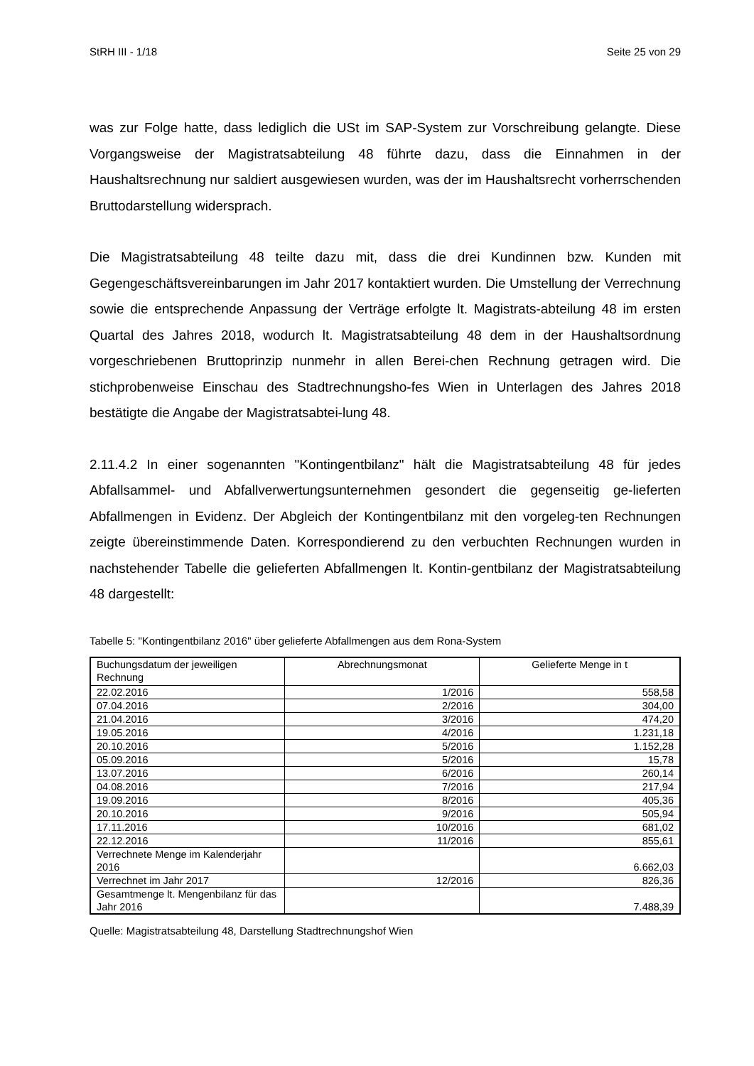StRH III - 1/18 Seite 25 von 29
was zur Folge hatte, dass lediglich die USt im SAP-System zur Vorschreibung gelangte. Diese Vorgangsweise der Magistratsabteilung 48 führte dazu, dass die Einnahmen in der Haushaltsrechnung nur saldiert ausgewiesen wurden, was der im Haushaltsrecht vorherrschenden Bruttodarstellung widersprach.
Die Magistratsabteilung 48 teilte dazu mit, dass die drei Kundinnen bzw. Kunden mit Gegengeschäftsvereinbarungen im Jahr 2017 kontaktiert wurden. Die Umstellung der Verrechnung sowie die entsprechende Anpassung der Verträge erfolgte lt. Magistrats-abteilung 48 im ersten Quartal des Jahres 2018, wodurch lt. Magistratsabteilung 48 dem in der Haushaltsordnung vorgeschriebenen Bruttoprinzip nunmehr in allen Berei-chen Rechnung getragen wird. Die stichprobenweise Einschau des Stadtrechnungsho-fes Wien in Unterlagen des Jahres 2018 bestätigte die Angabe der Magistratsabtei-lung 48.
2.11.4.2 In einer sogenannten "Kontingentbilanz" hält die Magistratsabteilung 48 für jedes Abfallsammel- und Abfallverwertungsunternehmen gesondert die gegenseitig ge-lieferten Abfallmengen in Evidenz. Der Abgleich der Kontingentbilanz mit den vorgeleg-ten Rechnungen zeigte übereinstimmende Daten. Korrespondierend zu den verbuchten Rechnungen wurden in nachstehender Tabelle die gelieferten Abfallmengen lt. Kontin-gentbilanz der Magistratsabteilung 48 dargestellt:
Tabelle 5: "Kontingentbilanz 2016" über gelieferte Abfallmengen aus dem Rona-System
| Buchungsdatum der jeweiligen Rechnung | Abrechnungsmonat | Gelieferte Menge in t |
| --- | --- | --- |
| 22.02.2016 | 1/2016 | 558,58 |
| 07.04.2016 | 2/2016 | 304,00 |
| 21.04.2016 | 3/2016 | 474,20 |
| 19.05.2016 | 4/2016 | 1.231,18 |
| 20.10.2016 | 5/2016 | 1.152,28 |
| 05.09.2016 | 5/2016 | 15,78 |
| 13.07.2016 | 6/2016 | 260,14 |
| 04.08.2016 | 7/2016 | 217,94 |
| 19.09.2016 | 8/2016 | 405,36 |
| 20.10.2016 | 9/2016 | 505,94 |
| 17.11.2016 | 10/2016 | 681,02 |
| 22.12.2016 | 11/2016 | 855,61 |
| Verrechnete Menge im Kalenderjahr 2016 | | 6.662,03 |
| Verrechnet im Jahr 2017 | 12/2016 | 826,36 |
| Gesamtmenge lt. Mengenbilanz für das Jahr 2016 | | 7.488,39 |
Quelle: Magistratsabteilung 48, Darstellung Stadtrechnungshof Wien